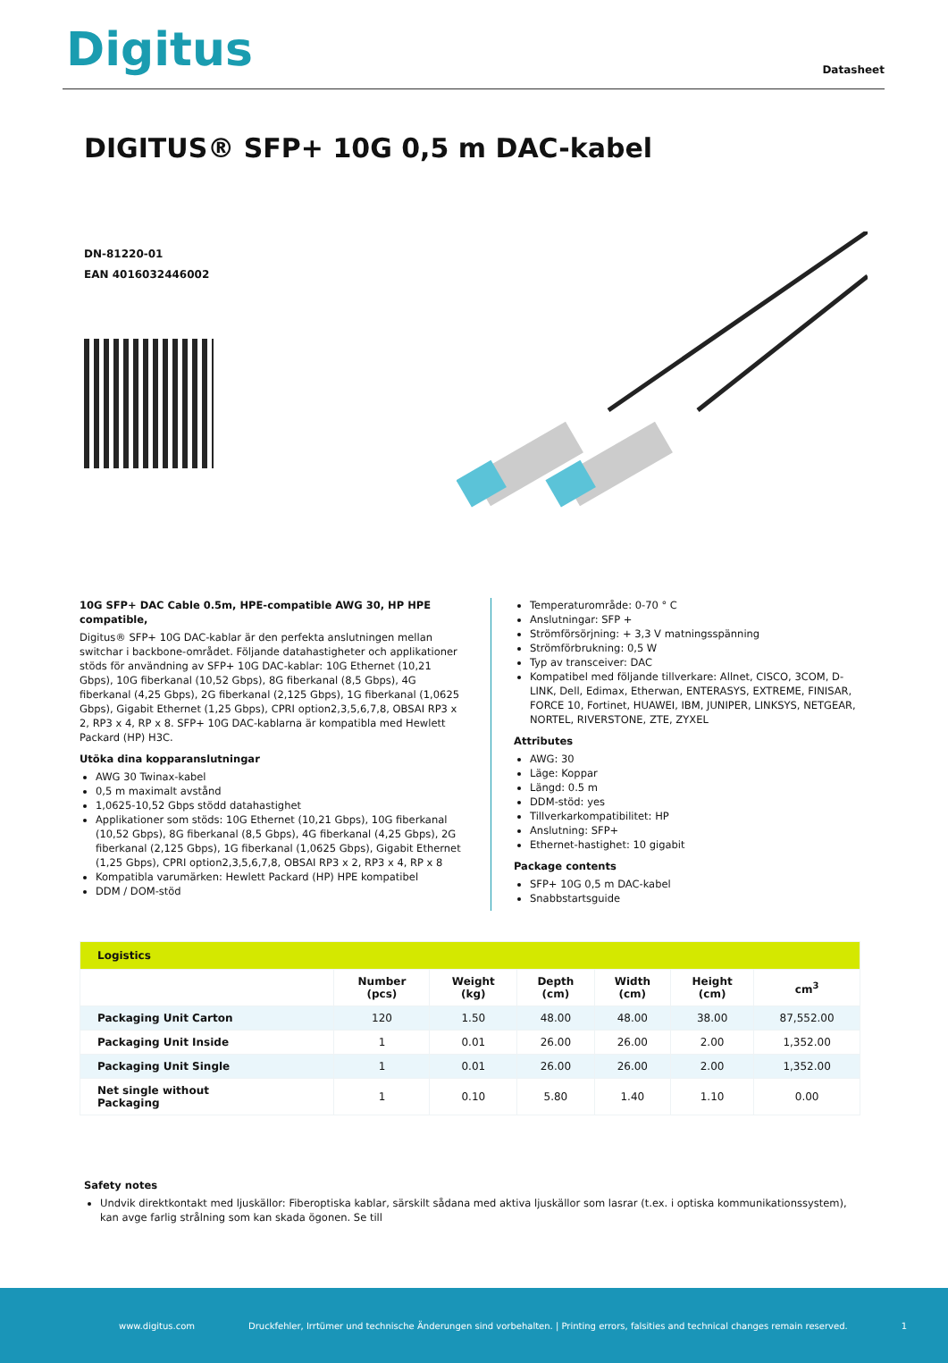Digitus
Datasheet
DIGITUS® SFP+ 10G 0,5 m DAC-kabel
DN-81220-01
EAN 4016032446002
10G SFP+ DAC Cable 0.5m, HPE-compatible AWG 30, HP HPE compatible,
Digitus® SFP+ 10G DAC-kablar är den perfekta anslutningen mellan switchar i backbone-området. Följande datahastigheter och applikationer stöds för användning av SFP+ 10G DAC-kablar: 10G Ethernet (10,21 Gbps), 10G fiberkanal (10,52 Gbps), 8G fiberkanal (8,5 Gbps), 4G fiberkanal (4,25 Gbps), 2G fiberkanal (2,125 Gbps), 1G fiberkanal (1,0625 Gbps), Gigabit Ethernet (1,25 Gbps), CPRI option2,3,5,6,7,8, OBSAI RP3 x 2, RP3 x 4, RP x 8. SFP+ 10G DAC-kablarna är kompatibla med Hewlett Packard (HP) H3C.
Utöka dina kopparanslutningar
AWG 30 Twinax-kabel
0,5 m maximalt avstånd
1,0625-10,52 Gbps stödd datahastighet
Applikationer som stöds: 10G Ethernet (10,21 Gbps), 10G fiberkanal (10,52 Gbps), 8G fiberkanal (8,5 Gbps), 4G fiberkanal (4,25 Gbps), 2G fiberkanal (2,125 Gbps), 1G fiberkanal (1,0625 Gbps), Gigabit Ethernet (1,25 Gbps), CPRI option2,3,5,6,7,8, OBSAI RP3 x 2, RP3 x 4, RP x 8
Kompatibla varumärken: Hewlett Packard (HP) HPE kompatibel
DDM / DOM-stöd
Temperaturområde: 0-70 ° C
Anslutningar: SFP +
Strömförsörjning: + 3,3 V matningsspänning
Strömförbrukning: 0,5 W
Typ av transceiver: DAC
Kompatibel med följande tillverkare: Allnet, CISCO, 3COM, D-LINK, Dell, Edimax, Etherwan, ENTERASYS, EXTREME, FINISAR, FORCE 10, Fortinet, HUAWEI, IBM, JUNIPER, LINKSYS, NETGEAR, NORTEL, RIVERSTONE, ZTE, ZYXEL
Attributes
AWG: 30
Läge: Koppar
Längd: 0.5 m
DDM-stöd: yes
Tillverkarkompatibilitet: HP
Anslutning: SFP+
Ethernet-hastighet: 10 gigabit
Package contents
SFP+ 10G 0,5 m DAC-kabel
Snabbstartsguide
| Logistics | | | | | | |
| --- | --- | --- | --- | --- | --- | --- |
| | Number (pcs) | Weight (kg) | Depth (cm) | Width (cm) | Height (cm) | cm<sup>3</sup> |
| Packaging Unit Carton | 120 | 1.50 | 48.00 | 48.00 | 38.00 | 87,552.00 |
| Packaging Unit Inside | 1 | 0.01 | 26.00 | 26.00 | 2.00 | 1,352.00 |
| Packaging Unit Single | 1 | 0.01 | 26.00 | 26.00 | 2.00 | 1,352.00 |
| Net single without Packaging | 1 | 0.10 | 5.80 | 1.40 | 1.10 | 0.00 |
Safety notes
Undvik direktkontakt med ljuskällor: Fiberoptiska kablar, särskilt sådana med aktiva ljuskällor som lasrar (t.ex. i optiska kommunikationssystem), kan avge farlig strålning som kan skada ögonen. Se till
www.digitus.com Druckfehler, Irrtümer und technische Änderungen sind vorbehalten. | Printing errors, falsities and technical changes remain reserved. 1